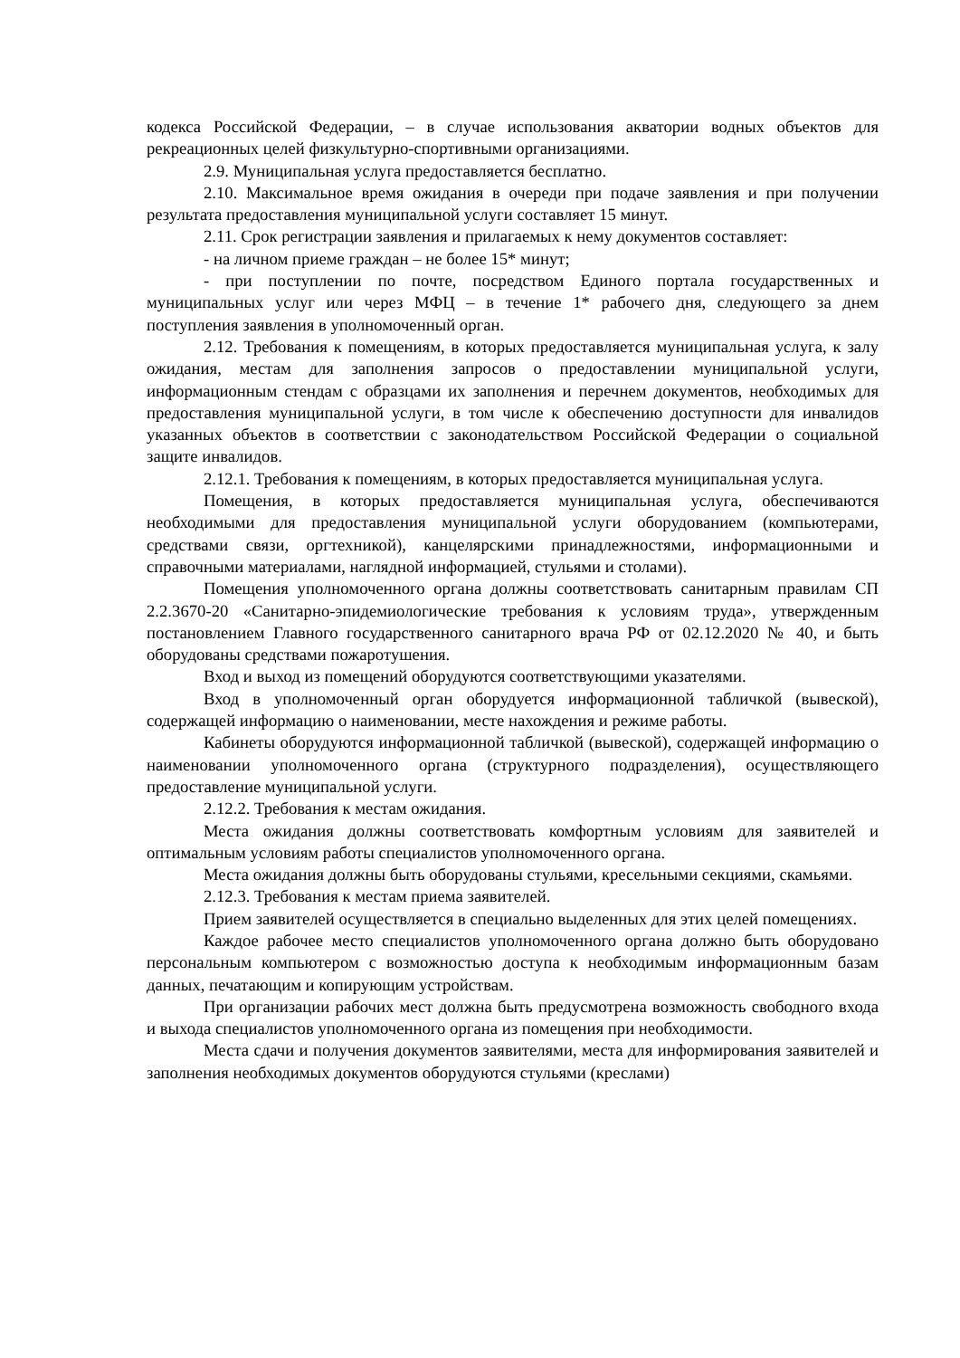кодекса Российской Федерации, – в случае использования акватории водных объектов для рекреационных целей физкультурно-спортивными организациями.
2.9. Муниципальная услуга предоставляется бесплатно.
2.10. Максимальное время ожидания в очереди при подаче заявления и при получении результата предоставления муниципальной услуги составляет 15 минут.
2.11. Срок регистрации заявления и прилагаемых к нему документов составляет:
- на личном приеме граждан – не более 15* минут;
- при поступлении по почте, посредством Единого портала государственных и муниципальных услуг или через МФЦ – в течение 1* рабочего дня, следующего за днем поступления заявления в уполномоченный орган.
2.12. Требования к помещениям, в которых предоставляется муниципальная услуга, к залу ожидания, местам для заполнения запросов о предоставлении муниципальной услуги, информационным стендам с образцами их заполнения и перечнем документов, необходимых для предоставления муниципальной услуги, в том числе к обеспечению доступности для инвалидов указанных объектов в соответствии с законодательством Российской Федерации о социальной защите инвалидов.
2.12.1. Требования к помещениям, в которых предоставляется муниципальная услуга.
Помещения, в которых предоставляется муниципальная услуга, обеспечиваются необходимыми для предоставления муниципальной услуги оборудованием (компьютерами, средствами связи, оргтехникой), канцелярскими принадлежностями, информационными и справочными материалами, наглядной информацией, стульями и столами).
Помещения уполномоченного органа должны соответствовать санитарным правилам СП 2.2.3670-20 «Санитарно-эпидемиологические требования к условиям труда», утвержденным постановлением Главного государственного санитарного врача РФ от 02.12.2020 № 40, и быть оборудованы средствами пожаротушения.
Вход и выход из помещений оборудуются соответствующими указателями.
Вход в уполномоченный орган оборудуется информационной табличкой (вывеской), содержащей информацию о наименовании, месте нахождения и режиме работы.
Кабинеты оборудуются информационной табличкой (вывеской), содержащей информацию о наименовании уполномоченного органа (структурного подразделения), осуществляющего предоставление муниципальной услуги.
2.12.2. Требования к местам ожидания.
Места ожидания должны соответствовать комфортным условиям для заявителей и оптимальным условиям работы специалистов уполномоченного органа.
Места ожидания должны быть оборудованы стульями, кресельными секциями, скамьями.
2.12.3. Требования к местам приема заявителей.
Прием заявителей осуществляется в специально выделенных для этих целей помещениях.
Каждое рабочее место специалистов уполномоченного органа должно быть оборудовано персональным компьютером с возможностью доступа к необходимым информационным базам данных, печатающим и копирующим устройствам.
При организации рабочих мест должна быть предусмотрена возможность свободного входа и выхода специалистов уполномоченного органа из помещения при необходимости.
Места сдачи и получения документов заявителями, места для информирования заявителей и заполнения необходимых документов оборудуются стульями (креслами)